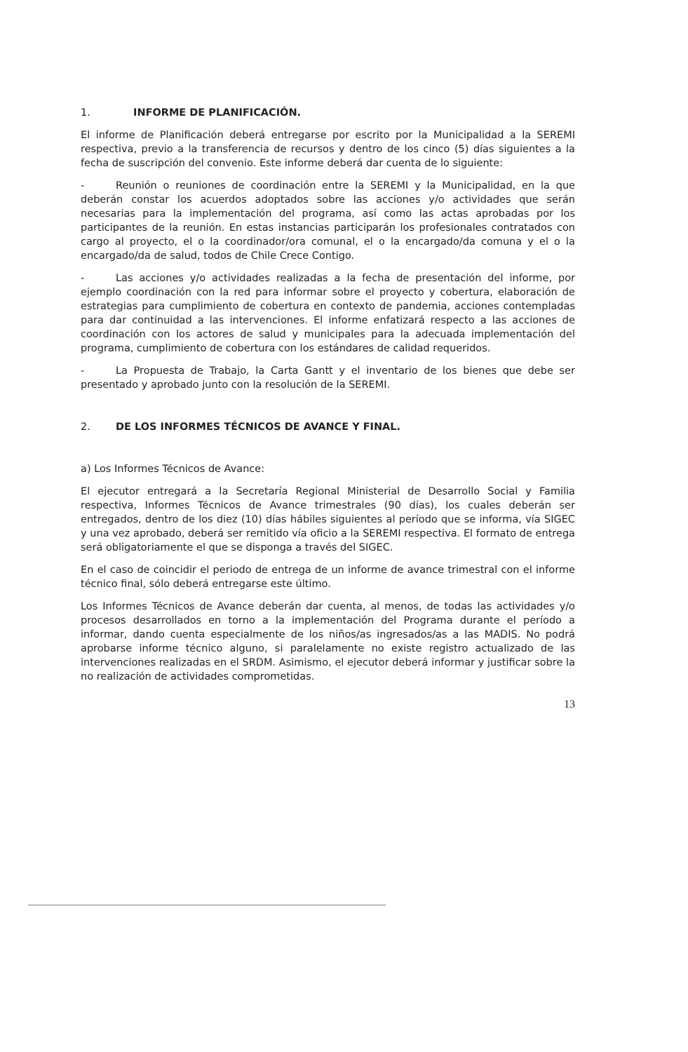1. INFORME DE PLANIFICACIÓN.
El informe de Planificación deberá entregarse por escrito por la Municipalidad a la SEREMI respectiva, previo a la transferencia de recursos y dentro de los cinco (5) días siguientes a la fecha de suscripción del convenio. Este informe deberá dar cuenta de lo siguiente:
- Reunión o reuniones de coordinación entre la SEREMI y la Municipalidad, en la que deberán constar los acuerdos adoptados sobre las acciones y/o actividades que serán necesarias para la implementación del programa, así como las actas aprobadas por los participantes de la reunión. En estas instancias participarán los profesionales contratados con cargo al proyecto, el o la coordinador/ora comunal, el o la encargado/da comuna y el o la encargado/da de salud, todos de Chile Crece Contigo.
- Las acciones y/o actividades realizadas a la fecha de presentación del informe, por ejemplo coordinación con la red para informar sobre el proyecto y cobertura, elaboración de estrategias para cumplimiento de cobertura en contexto de pandemia, acciones contempladas para dar continuidad a las intervenciones. El informe enfatizará respecto a las acciones de coordinación con los actores de salud y municipales para la adecuada implementación del programa, cumplimiento de cobertura con los estándares de calidad requeridos.
- La Propuesta de Trabajo, la Carta Gantt y el inventario de los bienes que debe ser presentado y aprobado junto con la resolución de la SEREMI.
2. DE LOS INFORMES TÉCNICOS DE AVANCE Y FINAL.
a) Los Informes Técnicos de Avance:
El ejecutor entregará a la Secretaría Regional Ministerial de Desarrollo Social y Familia respectiva, Informes Técnicos de Avance trimestrales (90 días), los cuales deberán ser entregados, dentro de los diez (10) días hábiles siguientes al período que se informa, vía SIGEC y una vez aprobado, deberá ser remitido vía oficio a la SEREMI respectiva. El formato de entrega será obligatoriamente el que se disponga a través del SIGEC.
En el caso de coincidir el periodo de entrega de un informe de avance trimestral con el informe técnico final, sólo deberá entregarse este último.
Los Informes Técnicos de Avance deberán dar cuenta, al menos, de todas las actividades y/o procesos desarrollados en torno a la implementación del Programa durante el período a informar, dando cuenta especialmente de los niños/as ingresados/as a las MADIS. No podrá aprobarse informe técnico alguno, si paralelamente no existe registro actualizado de las intervenciones realizadas en el SRDM. Asimismo, el ejecutor deberá informar y justificar sobre la no realización de actividades comprometidas.
13